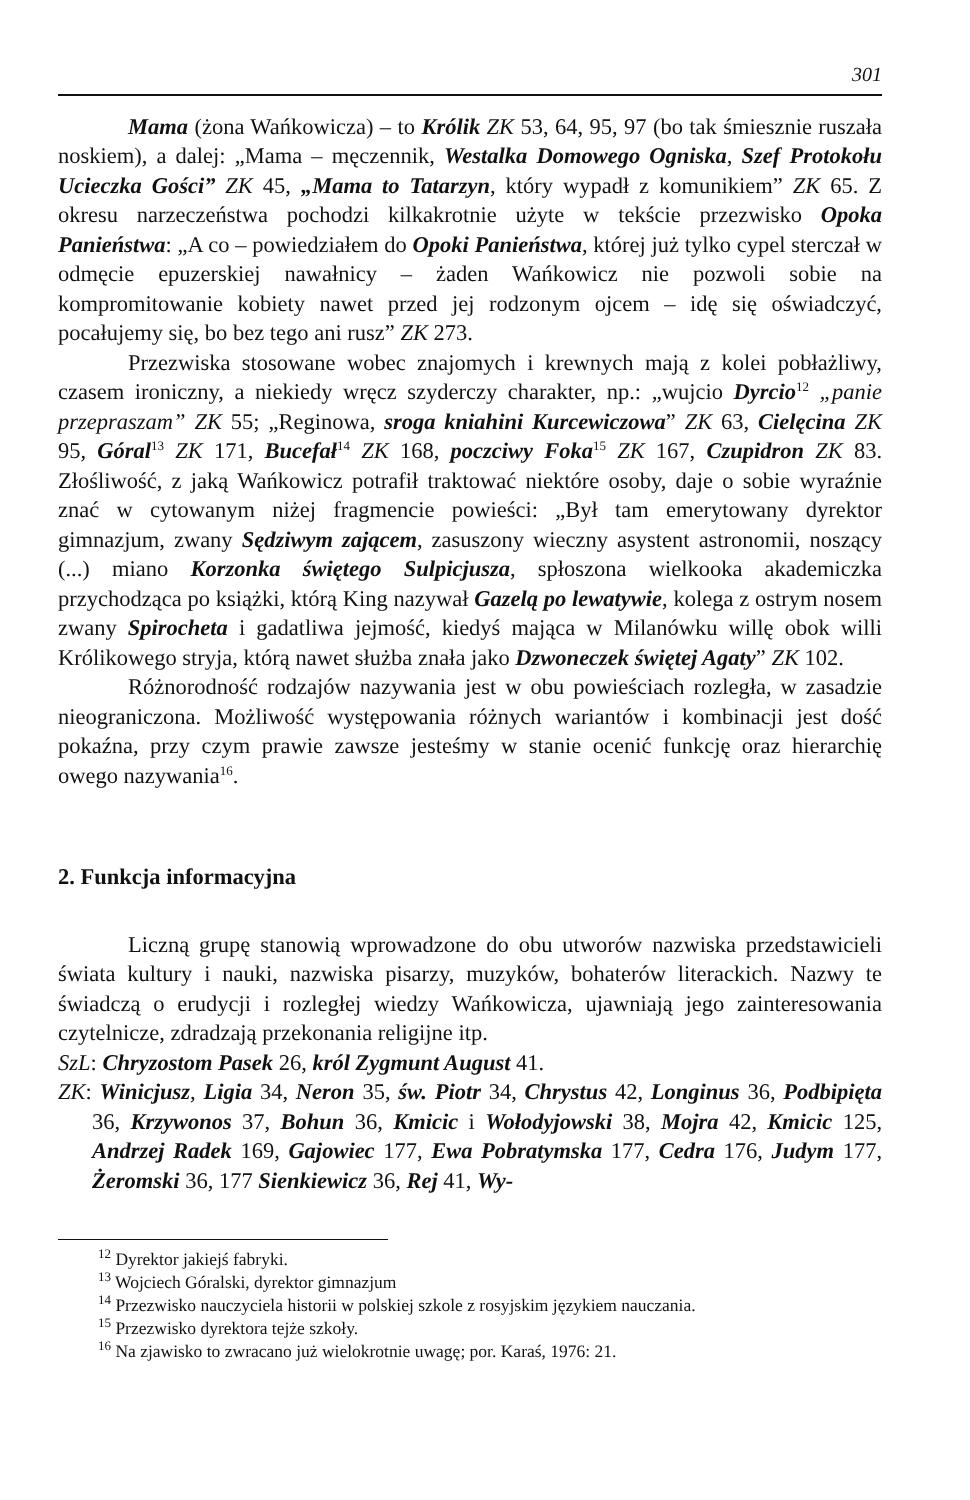301
Mama (żona Wańkowicza) – to Królik ZK 53, 64, 95, 97 (bo tak śmiesznie ruszała noskiem), a dalej: „Mama – męczennik, Westalka Domowego Ogniska, Szef Protokołu Ucieczka Gości” ZK 45, „Mama to Tatarzyn, który wypadł z komunikiem” ZK 65. Z okresu narzeczeństwa pochodzi kilkakrotnie użyte w tekście przezwisko Opoka Panieństwa: „A co – powiedziałem do Opoki Panieństwa, której już tylko cypel sterczał w odmęcie epuzerskiej nawałnicy – żaden Wańkowicz nie pozwoli sobie na kompromitowanie kobiety nawet przed jej rodzonym ojcem – idę się oświadczyć, pocałujemy się, bo bez tego ani rusz” ZK 273.
Przezwiska stosowane wobec znajomych i krewnych mają z kolei pobłażliwy, czasem ironiczny, a niekiedy wręcz szyderczy charakter, np.: „wujcio Dyrcio<sup>12</sup> „panie przepraszam” ZK 55; „Reginowa, sroga kniahini Kurcewiczowa” ZK 63, Cielęcina ZK 95, Góral<sup>13</sup> ZK 171, Bucefał<sup>14</sup> ZK 168, poczciwy Foka<sup>15</sup> ZK 167, Czupidron ZK 83. Złośliwość, z jaką Wańkowicz potrafił traktować niektóre osoby, daje o sobie wyraźnie znać w cytowanym niżej fragmencie powieści: „Był tam emerytowany dyrektor gimnazjum, zwany Sędziwym zającem, zasuszony wieczny asystent astronomii, noszący (...) miano Korzonka świętego Sulpicjusza, spłoszona wielkooka akademiczka przychodząca po książki, którą King nazywał Gazelą po lewatywie, kolega z ostrym nosem zwany Spirocheta i gadatliwa jejmość, kiedyś mająca w Milanówku willę obok willi Królikowego stryja, którą nawet służba znała jako Dzwoneczek świętej Agaty” ZK 102.
Różnorodność rodzajów nazywania jest w obu powieściach rozległa, w zasadzie nieograniczona. Możliwość występowania różnych wariantów i kombinacji jest dość pokaźna, przy czym prawie zawsze jesteśmy w stanie ocenić funkcję oraz hierarchię owego nazywania<sup>16</sup>.
2. Funkcja informacyjna
Liczną grupę stanowią wprowadzone do obu utworów nazwiska przedstawicieli świata kultury i nauki, nazwiska pisarzy, muzyków, bohaterów literackich. Nazwy te świadczą o erudycji i rozległej wiedzy Wańkowicza, ujawniają jego zainteresowania czytelnicze, zdradzają przekonania religijne itp.
SzL: Chryzostom Pasek 26, król Zygmunt August 41.
ZK: Winicjusz, Ligia 34, Neron 35, św. Piotr 34, Chrystus 42, Longinus 36, Podbipięta 36, Krzywonos 37, Bohun 36, Kmicic i Wołodyjowski 38, Mojra 42, Kmicic 125, Andrzej Radek 169, Gajowiec 177, Ewa Pobratymska 177, Cedra 176, Judym 177, Żeromski 36, 177 Sienkiewicz 36, Rej 41, Wy-
<sup>12</sup> Dyrektor jakiejś fabryki.
<sup>13</sup> Wojciech Góralski, dyrektor gimnazjum
<sup>14</sup> Przezwisko nauczyciela historii w polskiej szkole z rosyjskim językiem nauczania.
<sup>15</sup> Przezwisko dyrektora tejże szkoły.
<sup>16</sup> Na zjawisko to zwracano już wielokrotnie uwagę; por. Karaś, 1976: 21.